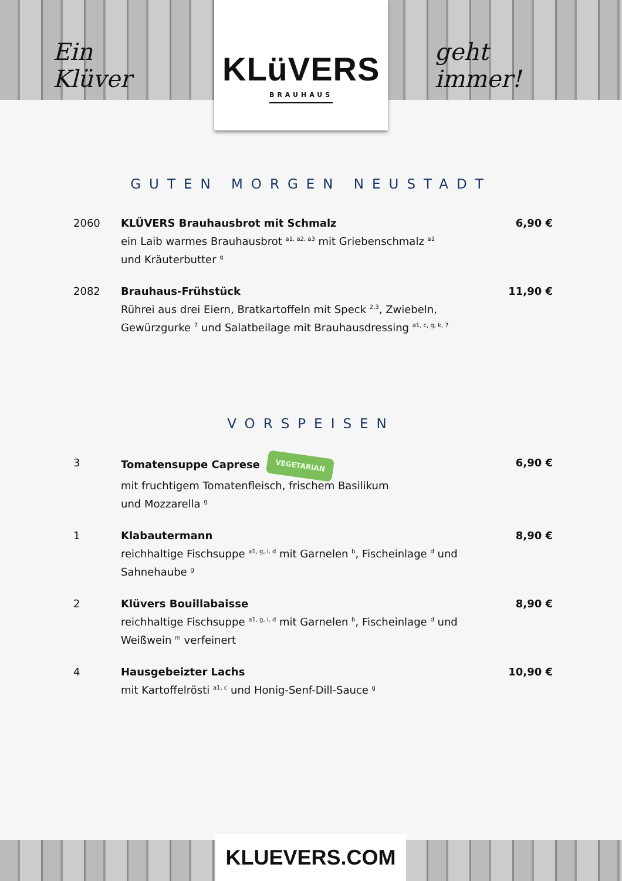Ein Klüver
KLüVERS
BRAUHAUS
geht immer!
GUTEN MORGEN NEUSTADT
2060 KLÜVERS Brauhausbrot mit Schmalz
ein Laib warmes Brauhausbrot <sup>a1, a2, a3</sup> mit Griebenschmalz <sup>a1</sup>
und Kräuterbutter <sup>g</sup>
6,90 €
2082 Brauhaus-Frühstück
Rührei aus drei Eiern, Bratkartoffeln mit Speck <sup>2,3</sup>, Zwiebeln,
Gewürzgurke <sup>7</sup> und Salatbeilage mit Brauhausdressing <sup>a1, c, g, k, 7</sup>
11,90 €
VORSPEISEN
3 Tomatensuppe Caprese VEGETARIAN
mit fruchtigem Tomatenfleisch, frischem Basilikum
und Mozzarella <sup>g</sup>
6,90 €
1 Klabautermann
reichhaltige Fischsuppe <sup>a1, g, i, d</sup> mit Garnelen <sup>b</sup>, Fischeinlage <sup>d</sup> und
Sahnehaube <sup>g</sup>
8,90 €
2 Klüvers Bouillabaisse
reichhaltige Fischsuppe <sup>a1, g, i, d</sup> mit Garnelen <sup>b</sup>, Fischeinlage <sup>d</sup> und
Weißwein <sup>m</sup> verfeinert
8,90 €
4 Hausgebeizter Lachs
mit Kartoffelrösti <sup>a1, c</sup> und Honig-Senf-Dill-Sauce <sup>g</sup>
10,90 €
KLUEVERS.COM